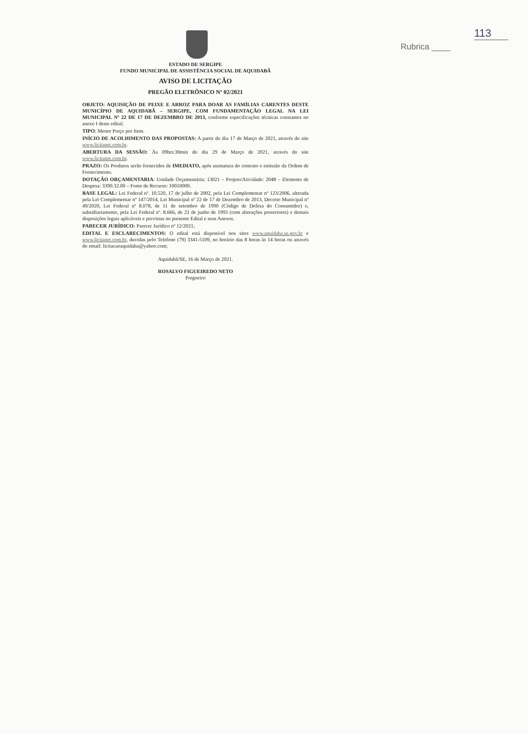113
Rubrica ____
ESTADO DE SERGIPE
FUNDO MUNICIPAL DE ASSISTÊNCIA SOCIAL DE AQUIDABÃ
AVISO DE LICITAÇÃO
PREGÃO ELETRÔNICO Nº 02/2021
OBJETO: AQUISIÇÃO DE PEIXE E ARROZ PARA DOAR AS FAMÍLIAS CARENTES DESTE MUNICÍPIO DE AQUIDABÃ – SERGIPE, COM FUNDAMENTAÇÃO LEGAL NA LEI MUNICIPAL Nº 22 DE 17 DE DEZEMBRO DE 2013, conforme especificações técnicas constantes no anexo I deste edital;
TIPO: Menor Preço por Item.
INÍCIO DE ACOLHIMENTO DAS PROPOSTAS: A partir do dia 17 de Março de 2021, através do site www.licitanet.com.br.
ABERTURA DA SESSÃO: Às 09hrs:30min do dia 29 de Março de 2021, através do site www.licitanet.com.br.
PRAZO: Os Produtos serão fornecidos de IMEDIATO, após assinatura do contrato e emissão da Ordem de Fornecimento.
DOTAÇÃO ORÇAMENTARIA: Unidade Orçamentária: 13021 – Projeto/Atividade: 2048 – Elemento de Despesa: 3390.32.00 – Fonte de Recurso: 10010000.
BASE LEGAL: Lei Federal nº. 10.520, 17 de julho de 2002, pela Lei Complementar nº 123/2006, alterada pela Lei Complementar nº 147/2014, Lei Municipal nº 22 de 17 de Dezembro de 2013, Decreto Municipal nº 49/2020, Lei Federal nº 8.078, de 11 de setembro de 1990 (Código de Defesa do Consumidor) e, subsidiariamente, pela Lei Federal nº. 8.666, de 21 de junho de 1993 (com alterações posteriores) e demais disposições legais aplicáveis e previstas no presente Edital e seus Anexos.
PARECER JURÍDICO: Parecer Jurídico nº 12/2021;
EDITAL E ESCLARECIMENTOS: O edital está disponível nos sites www.aquidaba.se.gov.br e www.licitanet.com.br, duvidas pelo Telefone (79) 3341-5109, no horário das 8 horas às 14 horas ou através do email: licitacaoaquidaba@yahoo.com;
Aquidabã/SE, 16 de Março de 2021.
ROSALVO FIGUEIREDO NETO
Pregoeiro